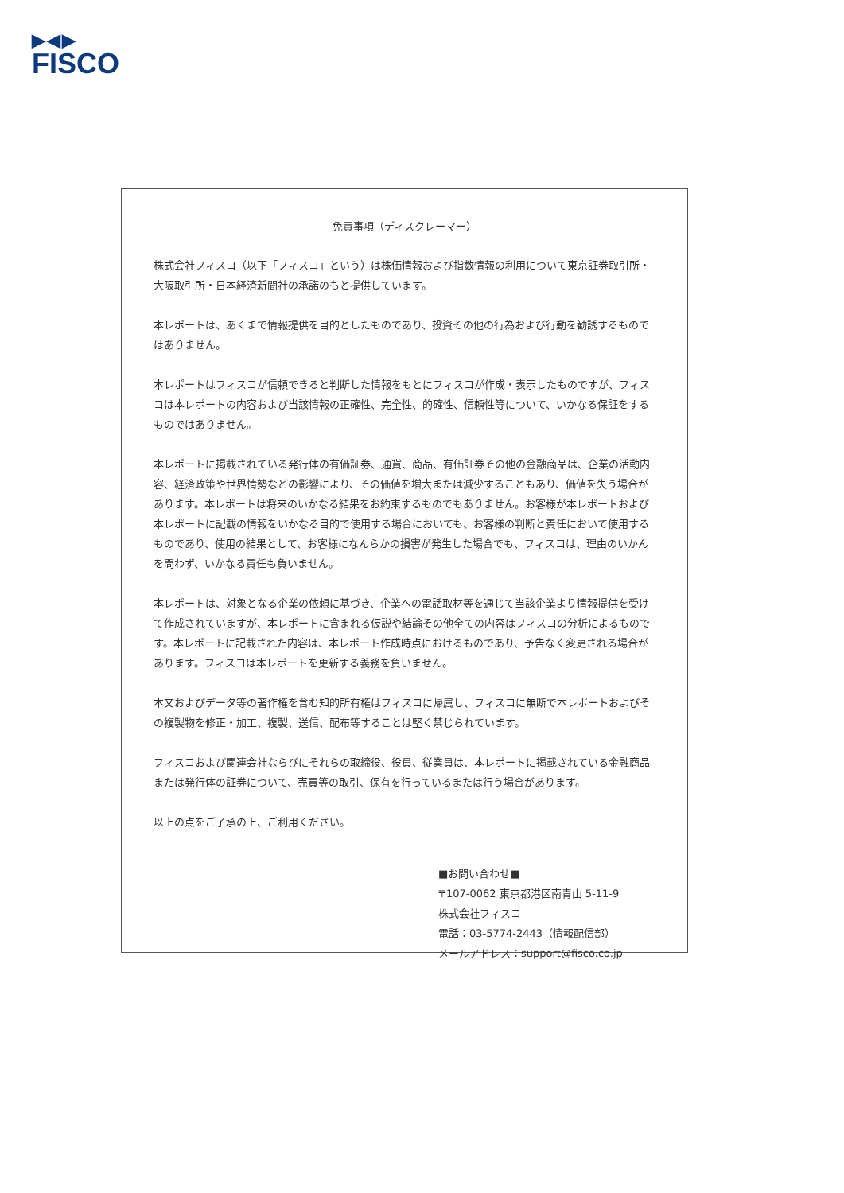▶◀▶
FISCO
免責事項（ディスクレーマー）
株式会社フィスコ（以下「フィスコ」という）は株価情報および指数情報の利用について東京証券取引所・大阪取引所・日本経済新聞社の承諾のもと提供しています。
本レポートは、あくまで情報提供を目的としたものであり、投資その他の行為および行動を勧誘するものではありません。
本レポートはフィスコが信頼できると判断した情報をもとにフィスコが作成・表示したものですが、フィスコは本レポートの内容および当該情報の正確性、完全性、的確性、信頼性等について、いかなる保証をするものではありません。
本レポートに掲載されている発行体の有価証券、通貨、商品、有価証券その他の金融商品は、企業の活動内容、経済政策や世界情勢などの影響により、その価値を増大または減少することもあり、価値を失う場合があります。本レポートは将来のいかなる結果をお約束するものでもありません。お客様が本レポートおよび本レポートに記載の情報をいかなる目的で使用する場合においても、お客様の判断と責任において使用するものであり、使用の結果として、お客様になんらかの損害が発生した場合でも、フィスコは、理由のいかんを問わず、いかなる責任も負いません。
本レポートは、対象となる企業の依頼に基づき、企業への電話取材等を通じて当該企業より情報提供を受けて作成されていますが、本レポートに含まれる仮説や結論その他全ての内容はフィスコの分析によるものです。本レポートに記載された内容は、本レポート作成時点におけるものであり、予告なく変更される場合があります。フィスコは本レポートを更新する義務を負いません。
本文およびデータ等の著作権を含む知的所有権はフィスコに帰属し、フィスコに無断で本レポートおよびその複製物を修正・加工、複製、送信、配布等することは堅く禁じられています。
フィスコおよび関連会社ならびにそれらの取締役、役員、従業員は、本レポートに掲載されている金融商品または発行体の証券について、売買等の取引、保有を行っているまたは行う場合があります。
以上の点をご了承の上、ご利用ください。
■お問い合わせ■
〒107-0062 東京都港区南青山 5-11-9
株式会社フィスコ
電話：03-5774-2443（情報配信部）
メールアドレス：support@fisco.co.jp